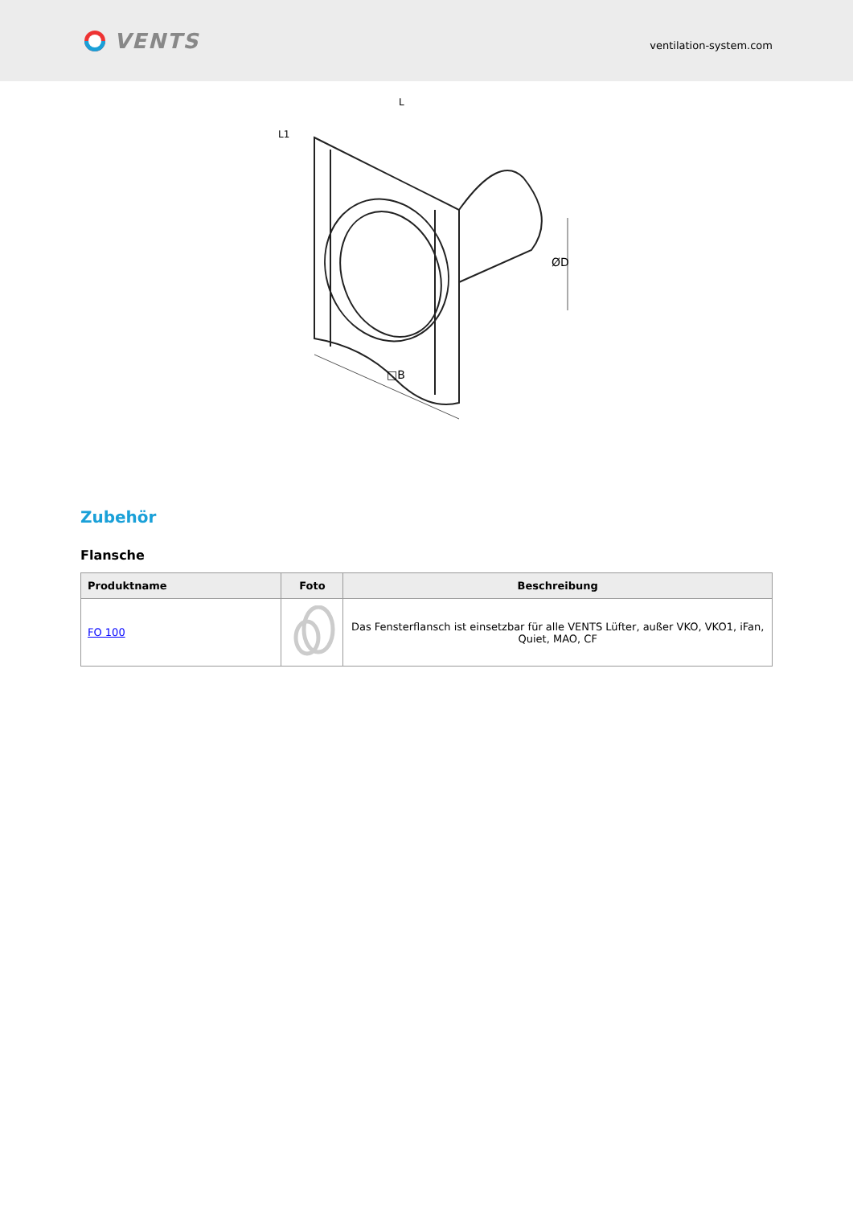VENTS
ventilation-system.com
□B
ØD
L
L1
Zubehör
Flansche
| Produktname | Foto | Beschreibung |
| --- | --- | --- |
| FO 100 | | Das Fensterflansch ist einsetzbar für alle VENTS Lüfter, außer VKO, VKO1, iFan, Quiet, MAO, CF |